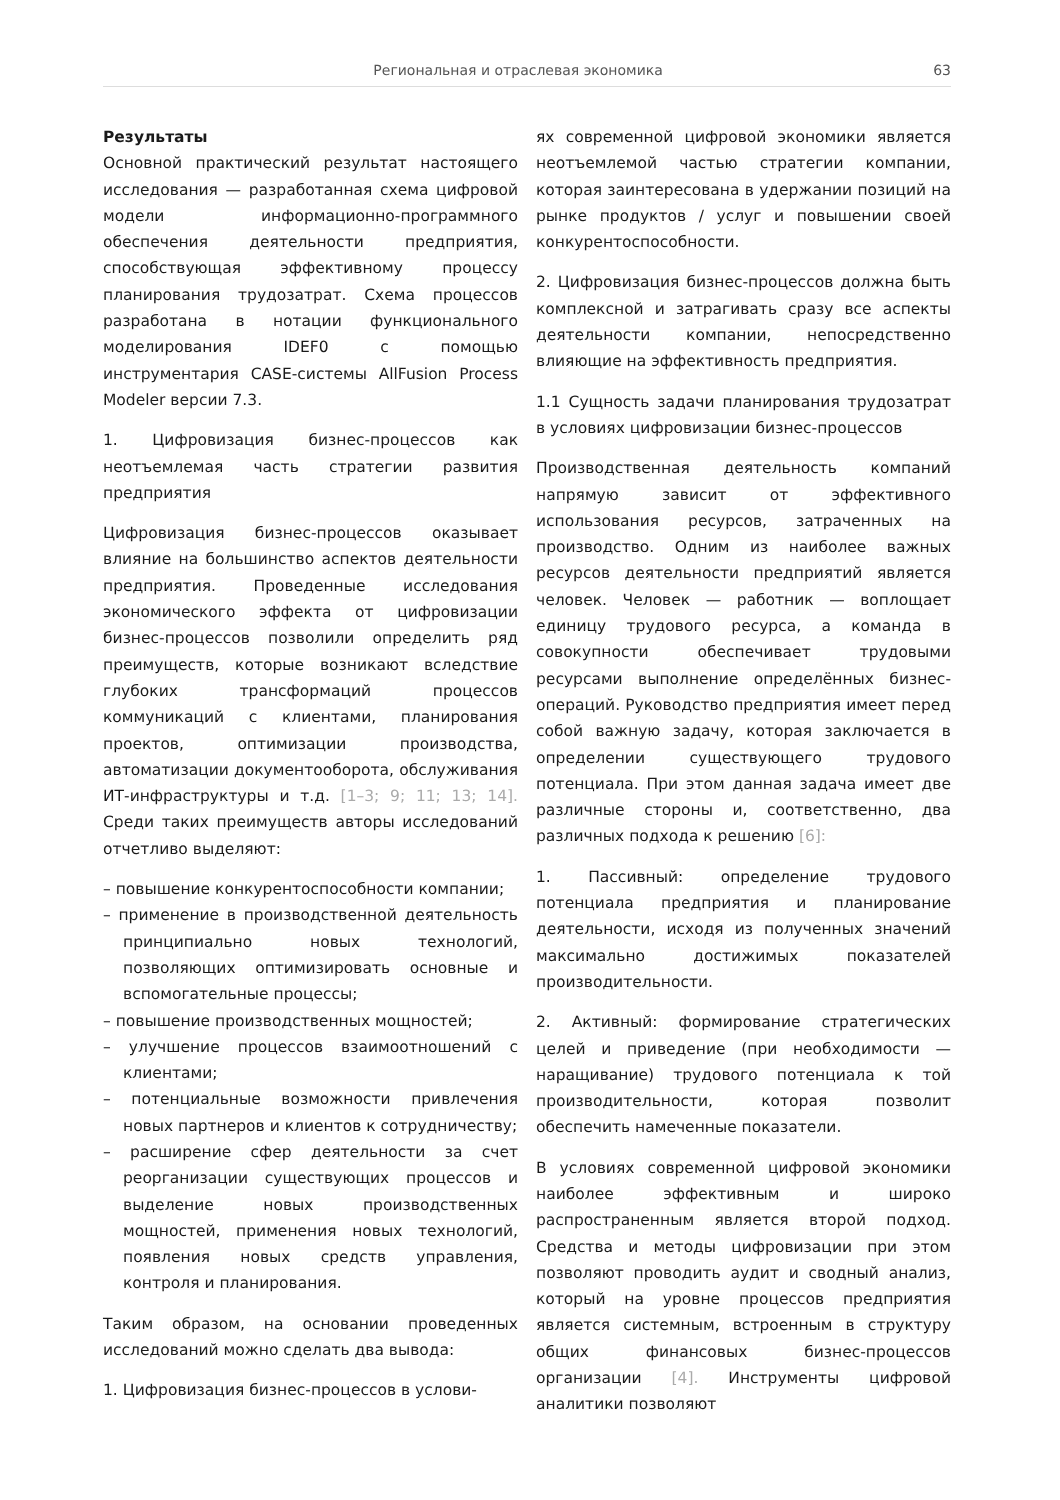Региональная и отраслевая экономика 63
Результаты
Основной практический результат настоящего исследования — разработанная схема цифровой модели информационно-программного обеспечения деятельности предприятия, способствующая эффективному процессу планирования трудозатрат. Схема процессов разработана в нотации функционального моделирования IDEF0 с помощью инструментария CASE-системы AllFusion Process Modeler версии 7.3.
1. Цифровизация бизнес-процессов как неотъемлемая часть стратегии развития предприятия
Цифровизация бизнес-процессов оказывает влияние на большинство аспектов деятельности предприятия. Проведенные исследования экономического эффекта от цифровизации бизнес-процессов позволили определить ряд преимуществ, которые возникают вследствие глубоких трансформаций процессов коммуникаций с клиентами, планирования проектов, оптимизации производства, автоматизации документооборота, обслуживания ИТ-инфраструктуры и т.д. [1–3; 9; 11; 13; 14]. Среди таких преимуществ авторы исследований отчетливо выделяют:
– повышение конкурентоспособности компании;
– применение в производственной деятельность принципиально новых технологий, позволяющих оптимизировать основные и вспомогательные процессы;
– повышение производственных мощностей;
– улучшение процессов взаимоотношений с клиентами;
– потенциальные возможности привлечения новых партнеров и клиентов к сотрудничеству;
– расширение сфер деятельности за счет реорганизации существующих процессов и выделение новых производственных мощностей, применения новых технологий, появления новых средств управления, контроля и планирования.
Таким образом, на основании проведенных исследований можно сделать два вывода:
1. Цифровизация бизнес-процессов в услови-
ях современной цифровой экономики является неотъемлемой частью стратегии компании, которая заинтересована в удержании позиций на рынке продуктов / услуг и повышении своей конкурентоспособности.
2. Цифровизация бизнес-процессов должна быть комплексной и затрагивать сразу все аспекты деятельности компании, непосредственно влияющие на эффективность предприятия.
1.1 Сущность задачи планирования трудозатрат в условиях цифровизации бизнес-процессов
Производственная деятельность компаний напрямую зависит от эффективного использования ресурсов, затраченных на производство. Одним из наиболее важных ресурсов деятельности предприятий является человек. Человек — работник — воплощает единицу трудового ресурса, а команда в совокупности обеспечивает трудовыми ресурсами выполнение определённых бизнес-операций. Руководство предприятия имеет перед собой важную задачу, которая заключается в определении существующего трудового потенциала. При этом данная задача имеет две различные стороны и, соответственно, два различных подхода к решению [6]:
1. Пассивный: определение трудового потенциала предприятия и планирование деятельности, исходя из полученных значений максимально достижимых показателей производительности.
2. Активный: формирование стратегических целей и приведение (при необходимости — наращивание) трудового потенциала к той производительности, которая позволит обеспечить намеченные показатели.
В условиях современной цифровой экономики наиболее эффективным и широко распространенным является второй подход. Средства и методы цифровизации при этом позволяют проводить аудит и сводный анализ, который на уровне процессов предприятия является системным, встроенным в структуру общих финансовых бизнес-процессов организации [4]. Инструменты цифровой аналитики позволяют